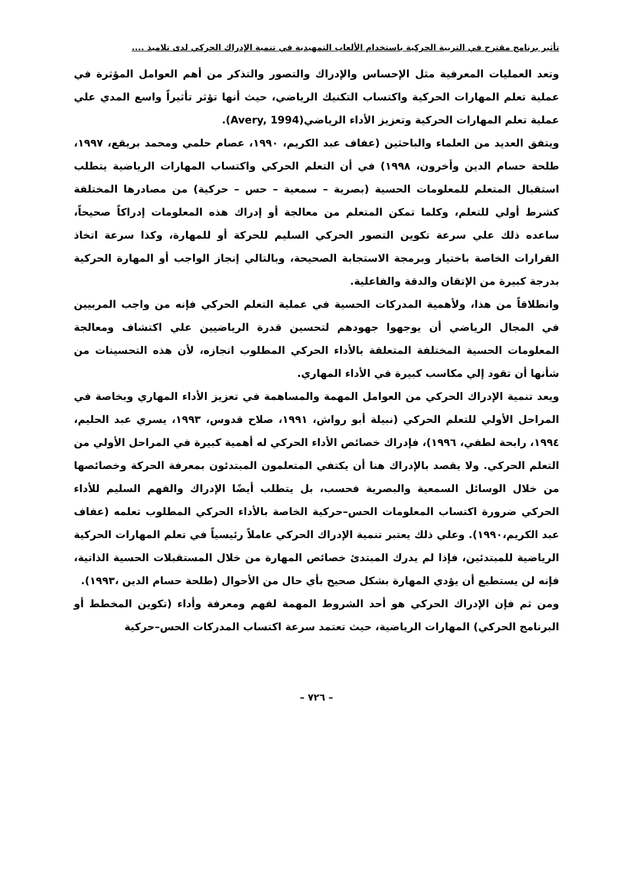تأثير برنامج مقترح في التربية الحركية باستخدام الألعاب التمهيدية في تنمية الإدراك الحركي لدى تلاميذ ....
وتعد العمليات المعرفية مثل الإحساس والإدراك والتصور والتذكر من أهم العوامل المؤثرة في عملية تعلم المهارات الحركية واكتساب التكنيك الرياضي، حيث أنها تؤثر تأثيراً واسع المدي علي عملية تعلم المهارات الحركية وتعزيز الأداء الرياضي(Avery, 1994).
ويتفق العديد من العلماء والباحثين (عفاف عبد الكريم، ١٩٩٠، عصام حلمي ومحمد بريقع، ١٩٩٧، طلحة حسام الدين وأخرون، ١٩٩٨) في أن التعلم الحركي واكتساب المهارات الرياضية يتطلب استقبال المتعلم للمعلومات الحسية (بصرية – سمعية – حس – حركية) من مصادرها المختلفة كشرط أولي للتعلم، وكلما تمكن المتعلم من معالجة أو إدراك هذه المعلومات إدراكاً صحيحاً، ساعده ذلك علي سرعة تكوين التصور الحركي السليم للحركة أو للمهارة، وكذا سرعة اتخاذ القرارات الخاصة باختيار وبرمجة الاستجابة الصحيحة، وبالتالي إنجاز الواجب أو المهارة الحركية بدرجة كبيرة من الإتقان والدقة والفاعلية.
وانطلاقاً من هذا، ولأهمية المدركات الحسية في عملية التعلم الحركي فإنه من واجب المربيين في المجال الرياضي أن يوجهوا جهودهم لتحسين قدرة الرياضيين علي اكتشاف ومعالجة المعلومات الحسية المختلفة المتعلقة بالأداء الحركي المطلوب انجازه، لأن هذه التحسينات من شأنها أن تقود إلي مكاسب كبيرة في الأداء المهاري.
ويعد تنمية الإدراك الحركي من العوامل المهمة والمساهمة في تعزيز الأداء المهاري وبخاصة في المراحل الأولي للتعلم الحركي (نبيلة أبو رواش، ١٩٩١، صلاح قدوس، ١٩٩٣، يسري عبد الحليم، ١٩٩٤، رابحة لطفي، ١٩٩٦)، فإدراك خصائص الأداء الحركي له أهمية كبيرة في المراحل الأولي من التعلم الحركي. ولا يقصد بالإدراك هنا أن يكتفي المتعلمون المبتدئون بمعرفة الحركة وخصائصها من خلال الوسائل السمعية والبصرية فحسب، بل يتطلب أيضًا الإدراك والفهم السليم للأداء الحركي ضرورة اكتساب المعلومات الحس–حركية الخاصة بالأداء الحركي المطلوب تعلمه (عفاف عبد الكريم،١٩٩٠). وعلي ذلك يعتبر تنمية الإدراك الحركي عاملاً رئيسياً في تعلم المهارات الحركية الرياضية للمبتدئين، فإذا لم يدرك المبتدئ خصائص المهارة من خلال المستقبلات الحسية الذاتية، فإنه لن يستطيع أن يؤدي المهارة بشكل صحيح بأي حال من الأحوال (طلحة حسام الدين ،١٩٩٣).
ومن ثم فإن الإدراك الحركي هو أحد الشروط المهمة لفهم ومعرفة وأداء (تكوين المخطط أو البرنامج الحركي) المهارات الرياضية، حيث تعتمد سرعة اكتساب المدركات الحس–حركية
– ٧٢٦ –